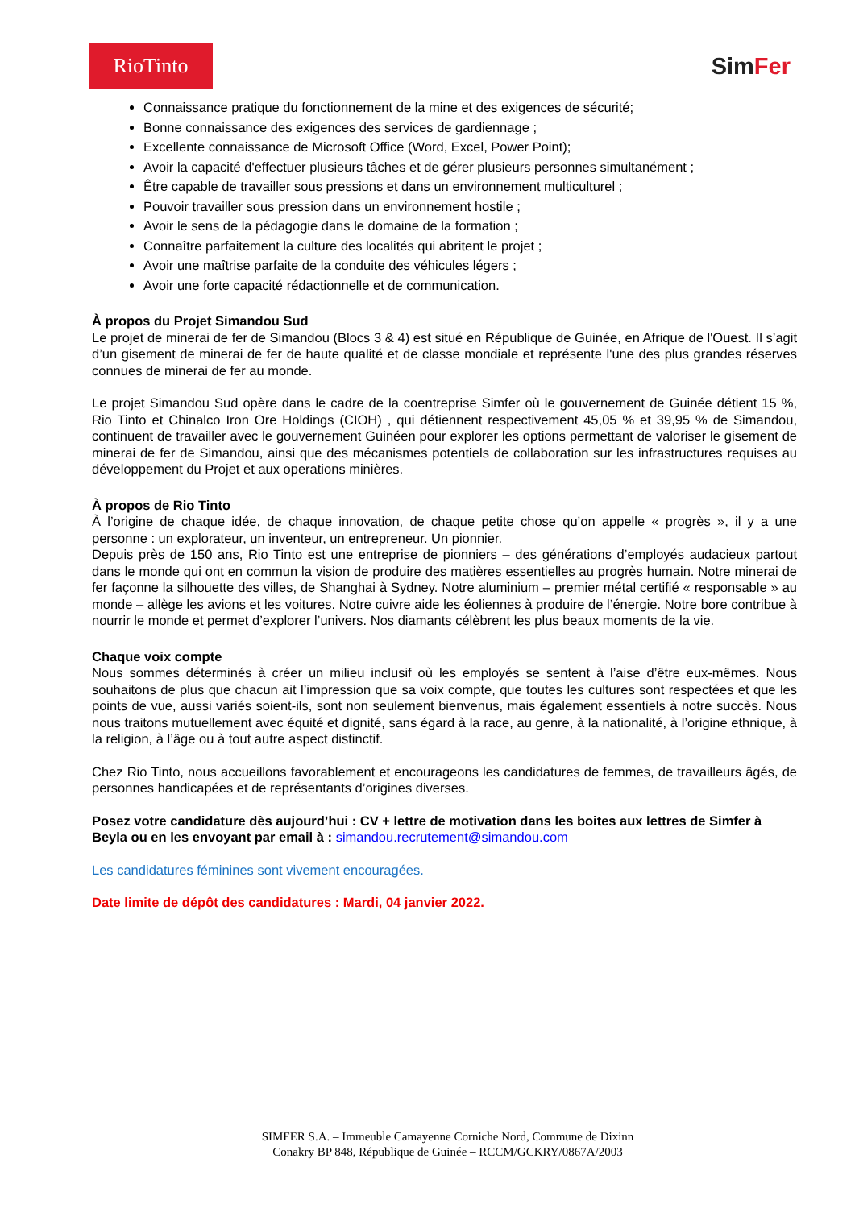RioTinto
SimFer
Connaissance pratique du fonctionnement de la mine et des exigences de sécurité;
Bonne connaissance des exigences des services de gardiennage ;
Excellente connaissance de Microsoft Office (Word, Excel, Power Point);
Avoir la capacité d'effectuer plusieurs tâches et de gérer plusieurs personnes simultanément ;
Être capable de travailler sous pressions et dans un environnement multiculturel ;
Pouvoir travailler sous pression dans un environnement hostile ;
Avoir le sens de la pédagogie dans le domaine de la formation ;
Connaître parfaitement la culture des localités qui abritent le projet ;
Avoir une maîtrise parfaite de la conduite des véhicules légers ;
Avoir une forte capacité rédactionnelle et de communication.
À propos du Projet Simandou Sud
Le projet de minerai de fer de Simandou (Blocs 3 & 4) est situé en République de Guinée, en Afrique de l'Ouest. Il s’agit d’un gisement de minerai de fer de haute qualité et de classe mondiale et représente l'une des plus grandes réserves connues de minerai de fer au monde.
Le projet Simandou Sud opère dans le cadre de la coentreprise Simfer où le gouvernement de Guinée détient 15 %, Rio Tinto et Chinalco Iron Ore Holdings (CIOH) , qui détiennent respectivement 45,05 % et 39,95 % de Simandou, continuent de travailler avec le gouvernement Guinéen pour explorer les options permettant de valoriser le gisement de minerai de fer de Simandou, ainsi que des mécanismes potentiels de collaboration sur les infrastructures requises au développement du Projet et aux operations minières.
À propos de Rio Tinto
À l’origine de chaque idée, de chaque innovation, de chaque petite chose qu’on appelle « progrès », il y a une personne : un explorateur, un inventeur, un entrepreneur. Un pionnier.
Depuis près de 150 ans, Rio Tinto est une entreprise de pionniers – des générations d’employés audacieux partout dans le monde qui ont en commun la vision de produire des matières essentielles au progrès humain. Notre minerai de fer façonne la silhouette des villes, de Shanghai à Sydney. Notre aluminium – premier métal certifié « responsable » au monde – allège les avions et les voitures. Notre cuivre aide les éoliennes à produire de l’énergie. Notre bore contribue à nourrir le monde et permet d’explorer l’univers. Nos diamants célèbrent les plus beaux moments de la vie.
Chaque voix compte
Nous sommes déterminés à créer un milieu inclusif où les employés se sentent à l’aise d’être eux-mêmes. Nous souhaitons de plus que chacun ait l’impression que sa voix compte, que toutes les cultures sont respectées et que les points de vue, aussi variés soient-ils, sont non seulement bienvenus, mais également essentiels à notre succès. Nous nous traitons mutuellement avec équité et dignité, sans égard à la race, au genre, à la nationalité, à l’origine ethnique, à la religion, à l’âge ou à tout autre aspect distinctif.
Chez Rio Tinto, nous accueillons favorablement et encourageons les candidatures de femmes, de travailleurs âgés, de personnes handicapées et de représentants d’origines diverses.
Posez votre candidature dès aujourd’hui : CV + lettre de motivation dans les boites aux lettres de Simfer à Beyla ou en les envoyant par email à : simandou.recrutement@simandou.com
Les candidatures féminines sont vivement encouragées.
Date limite de dépôt des candidatures : Mardi, 04 janvier 2022.
SIMFER S.A. – Immeuble Camayenne Corniche Nord, Commune de Dixinn
Conakry BP 848, République de Guinée – RCCM/GCKRY/0867A/2003